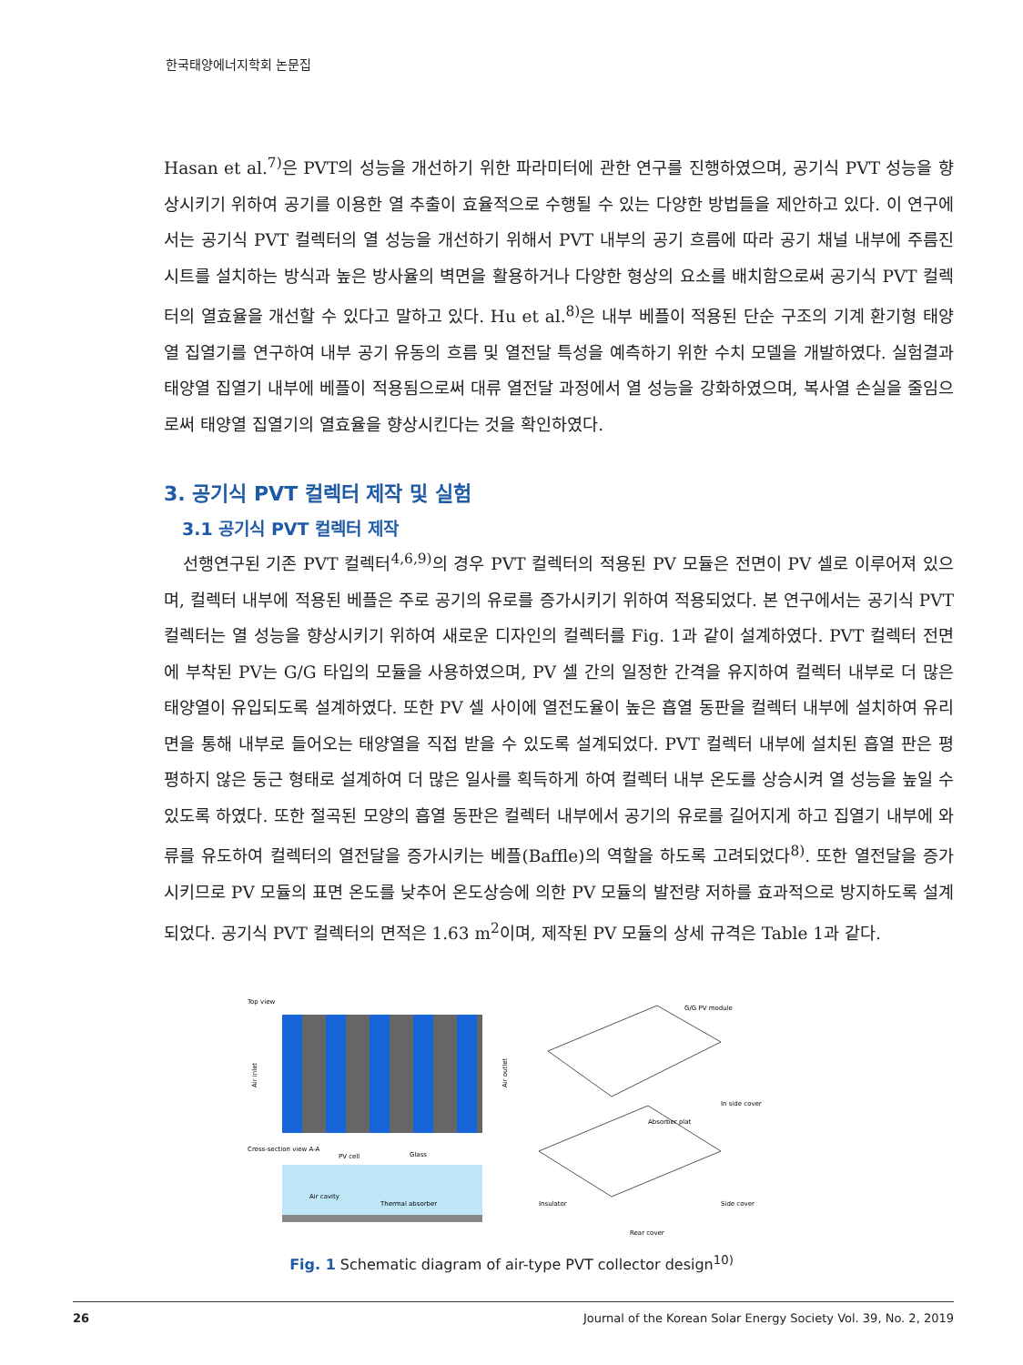한국태양에너지학회 논문집
Hasan et al.<sup>7)</sup>은 PVT의 성능을 개선하기 위한 파라미터에 관한 연구를 진행하였으며, 공기식 PVT 성능을 향상시키기 위하여 공기를 이용한 열 추출이 효율적으로 수행될 수 있는 다양한 방법들을 제안하고 있다. 이 연구에서는 공기식 PVT 컬렉터의 열 성능을 개선하기 위해서 PVT 내부의 공기 흐름에 따라 공기 채널 내부에 주름진 시트를 설치하는 방식과 높은 방사율의 벽면을 활용하거나 다양한 형상의 요소를 배치함으로써 공기식 PVT 컬렉터의 열효율을 개선할 수 있다고 말하고 있다. Hu et al.<sup>8)</sup>은 내부 베플이 적용된 단순 구조의 기계 환기형 태양열 집열기를 연구하여 내부 공기 유동의 흐름 및 열전달 특성을 예측하기 위한 수치 모델을 개발하였다. 실험결과 태양열 집열기 내부에 베플이 적용됨으로써 대류 열전달 과정에서 열 성능을 강화하였으며, 복사열 손실을 줄임으로써 태양열 집열기의 열효율을 향상시킨다는 것을 확인하였다.
3. 공기식 PVT 컬렉터 제작 및 실험
3.1 공기식 PVT 컬렉터 제작
선행연구된 기존 PVT 컬렉터<sup>4,6,9)</sup>의 경우 PVT 컬렉터의 적용된 PV 모듈은 전면이 PV 셀로 이루어져 있으며, 컬렉터 내부에 적용된 베플은 주로 공기의 유로를 증가시키기 위하여 적용되었다. 본 연구에서는 공기식 PVT 컬렉터는 열 성능을 향상시키기 위하여 새로운 디자인의 컬렉터를 Fig. 1과 같이 설계하였다. PVT 컬렉터 전면에 부착된 PV는 G/G 타입의 모듈을 사용하였으며, PV 셀 간의 일정한 간격을 유지하여 컬렉터 내부로 더 많은 태양열이 유입되도록 설계하였다. 또한 PV 셀 사이에 열전도율이 높은 흡열 동판을 컬렉터 내부에 설치하여 유리면을 통해 내부로 들어오는 태양열을 직접 받을 수 있도록 설계되었다. PVT 컬렉터 내부에 설치된 흡열 판은 평평하지 않은 둥근 형태로 설계하여 더 많은 일사를 획득하게 하여 컬렉터 내부 온도를 상승시켜 열 성능을 높일 수 있도록 하였다. 또한 절곡된 모양의 흡열 동판은 컬렉터 내부에서 공기의 유로를 길어지게 하고 집열기 내부에 와류를 유도하여 컬렉터의 열전달을 증가시키는 베플(Baffle)의 역할을 하도록 고려되었다<sup>8)</sup>. 또한 열전달을 증가시키므로 PV 모듈의 표면 온도를 낮추어 온도상승에 의한 PV 모듈의 발전량 저하를 효과적으로 방지하도록 설계되었다. 공기식 PVT 컬렉터의 면적은 1.63 m<sup>2</sup>이며, 제작된 PV 모듈의 상세 규격은 Table 1과 같다.
Top view
Air inlet
Air outlet
Cross-section view A-A
PV cell
Glass
Air cavity
Thermal absorber
G/G PV module
In side cover
Absorber plat
Insulator
Side cover
Rear cover
Fig. 1 Schematic diagram of air-type PVT collector design<sup>10)</sup>
26 Journal of the Korean Solar Energy Society Vol. 39, No. 2, 2019